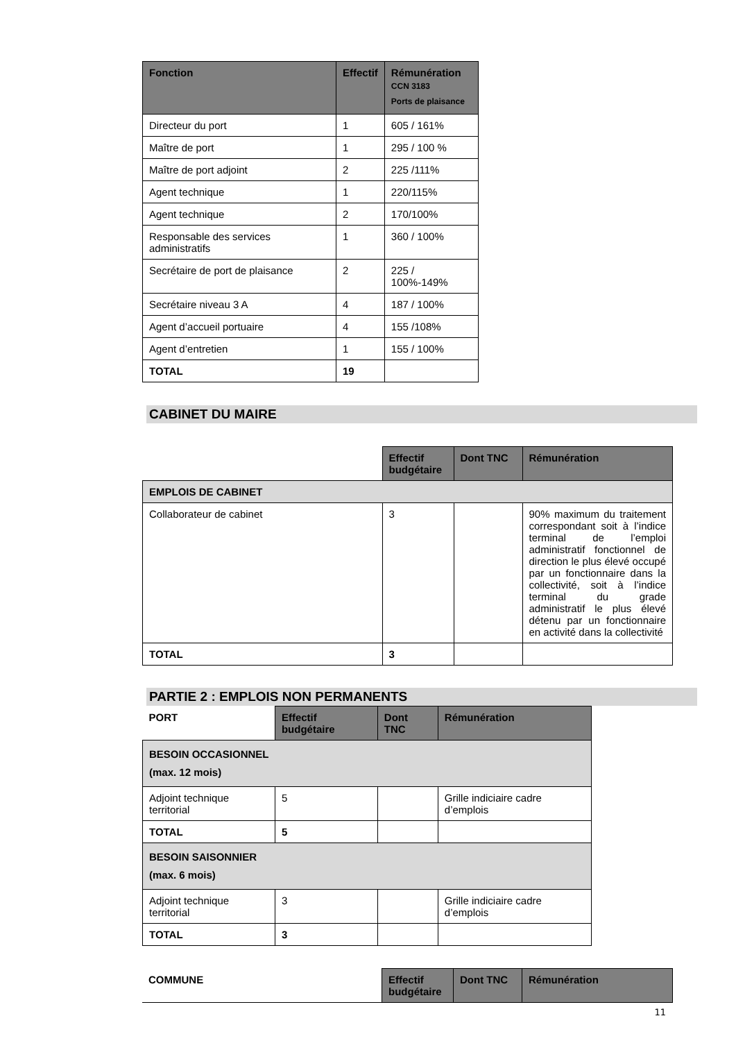| Fonction | Effectif | Rémunération CCN 3183 Ports de plaisance |
| --- | --- | --- |
| Directeur du port | 1 | 605 / 161% |
| Maître de port | 1 | 295 / 100 % |
| Maître de port adjoint | 2 | 225 /111% |
| Agent technique | 1 | 220/115% |
| Agent technique | 2 | 170/100% |
| Responsable des services administratifs | 1 | 360 / 100% |
| Secrétaire de port de plaisance | 2 | 225 / 100%-149% |
| Secrétaire niveau 3 A | 4 | 187 / 100% |
| Agent d’accueil portuaire | 4 | 155 /108% |
| Agent d’entretien | 1 | 155 / 100% |
| TOTAL | 19 | |
CABINET DU MAIRE
| | Effectif budgétaire | Dont TNC | Rémunération |
| EMPLOIS DE CABINET | | | |
| Collaborateur de cabinet | 3 | | 90% maximum du traitement correspondant soit à l’indice terminal de l’emploi administratif fonctionnel de direction le plus élevé occupé par un fonctionnaire dans la collectivité, soit à l’indice terminal du grade administratif le plus élevé détenu par un fonctionnaire en activité dans la collectivité |
| TOTAL | 3 | | |
PARTIE 2 : EMPLOIS NON PERMANENTS
| PORT | Effectif budgétaire | Dont TNC | Rémunération |
| BESOIN OCCASIONNEL (max. 12 mois) | | | |
| Adjoint technique territorial | 5 | | Grille indiciaire cadre d’emplois |
| TOTAL | 5 | | |
| BESOIN SAISONNIER (max. 6 mois) | | | |
| Adjoint technique territorial | 3 | | Grille indiciaire cadre d’emplois |
| TOTAL | 3 | | |
| COMMUNE | Effectif budgétaire | Dont TNC | Rémunération |
11